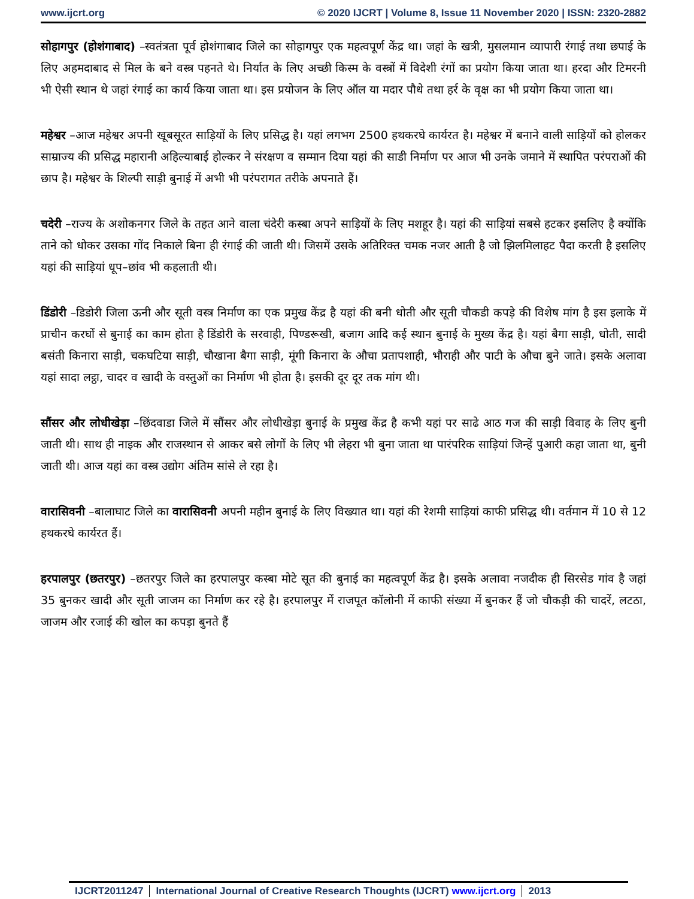www.ijcrt.org © 2020 IJCRT | Volume 8, Issue 11 November 2020 | ISSN: 2320-2882
सोहागपुर (होशंगाबाद) –स्वतंत्रता पूर्व होशंगाबाद जिले का सोहागपुर एक महत्वपूर्ण केंद्र था। जहां के खत्री, मुसलमान व्यापारी रंगाई तथा छपाई के लिए अहमदाबाद से मिल के बने वस्त्र पहनते थे। निर्यात के लिए अच्छी किस्म के वस्त्रों में विदेशी रंगों का प्रयोग किया जाता था। हरदा और टिमरनी भी ऐसी स्थान थे जहां रंगाई का कार्य किया जाता था। इस प्रयोजन के लिए ऑल या मदार पौधे तथा हर्र के वृक्ष का भी प्रयोग किया जाता था।
महेश्वर –आज महेश्वर अपनी खूबसूरत साड़ियों के लिए प्रसिद्ध है। यहां लगभग 2500 हथकरघे कार्यरत है। महेश्वर में बनाने वाली साड़ियों को होलकर साम्राज्य की प्रसिद्ध महारानी अहिल्याबाई होल्कर ने संरक्षण व सम्मान दिया यहां की साडी निर्माण पर आज भी उनके जमाने में स्थापित परंपराओं की छाप है। महेश्वर के शिल्पी साड़ी बुनाई में अभी भी परंपरागत तरीके अपनाते हैं।
चदेरी –राज्य के अशोकनगर जिले के तहत आने वाला चंदेरी कस्बा अपने साड़ियों के लिए मशहूर है। यहां की साड़ियां सबसे हटकर इसलिए है क्योंकि ताने को धोकर उसका गोंद निकाले बिना ही रंगाई की जाती थी। जिसमें उसके अतिरिक्त चमक नजर आती है जो झिलमिलाहट पैदा करती है इसलिए यहां की साड़ियां धूप–छांव भी कहलाती थी।
डिंडोरी –डिडोरी जिला ऊनी और सूती वस्त्र निर्माण का एक प्रमुख केंद्र है यहां की बनी धोती और सूती चौकडी कपड़े की विशेष मांग है इस इलाके में प्राचीन करघों से बुनाई का काम होता है डिंडोरी के सरवाही, पिण्डरूखी, बजाग आदि कई स्थान बुनाई के मुख्य केंद्र है। यहां बैगा साड़ी, धोती, सादी बसंती किनारा साड़ी, चकघटिया साड़ी, चौखाना बैगा साड़ी, मूंगी किनारा के औचा प्रतापशाही, भौराही और पाटी के औचा बुने जाते। इसके अलावा यहां सादा लट्ठा, चादर व खादी के वस्तुओं का निर्माण भी होता है। इसकी दूर दूर तक मांग थी।
सौंसर और लोधीखेड़ा –छिंदवाडा जिले में सौंसर और लोधीखेड़ा बुनाई के प्रमुख केंद्र है कभी यहां पर साढे आठ गज की साड़ी विवाह के लिए बुनी जाती थी। साथ ही नाइक और राजस्थान से आकर बसे लोगों के लिए भी लेहरा भी बुना जाता था पारंपरिक साड़ियां जिन्हें पुआरी कहा जाता था, बुनी जाती थी। आज यहां का वस्त्र उद्योग अंतिम सांसे ले रहा है।
वारासिवनी –बालाघाट जिले का वारासिवनी अपनी महीन बुनाई के लिए विख्यात था। यहां की रेशमी साड़ियां काफी प्रसिद्ध थी। वर्तमान में 10 से 12 हथकरघे कार्यरत हैं।
हरपालपुर (छतरपुर) –छतरपुर जिले का हरपालपुर कस्बा मोटे सूत की बुनाई का महत्वपूर्ण केंद्र है। इसके अलावा नजदीक ही सिरसेड गांव है जहां 35 बुनकर खादी और सूती जाजम का निर्माण कर रहे है। हरपालपुर में राजपूत कॉलोनी में काफी संख्या में बुनकर हैं जो चौकड़ी की चादरें, लटठा, जाजम और रजाई की खोल का कपड़ा बुनते हैं
IJCRT2011247 International Journal of Creative Research Thoughts (IJCRT) www.ijcrt.org 2013